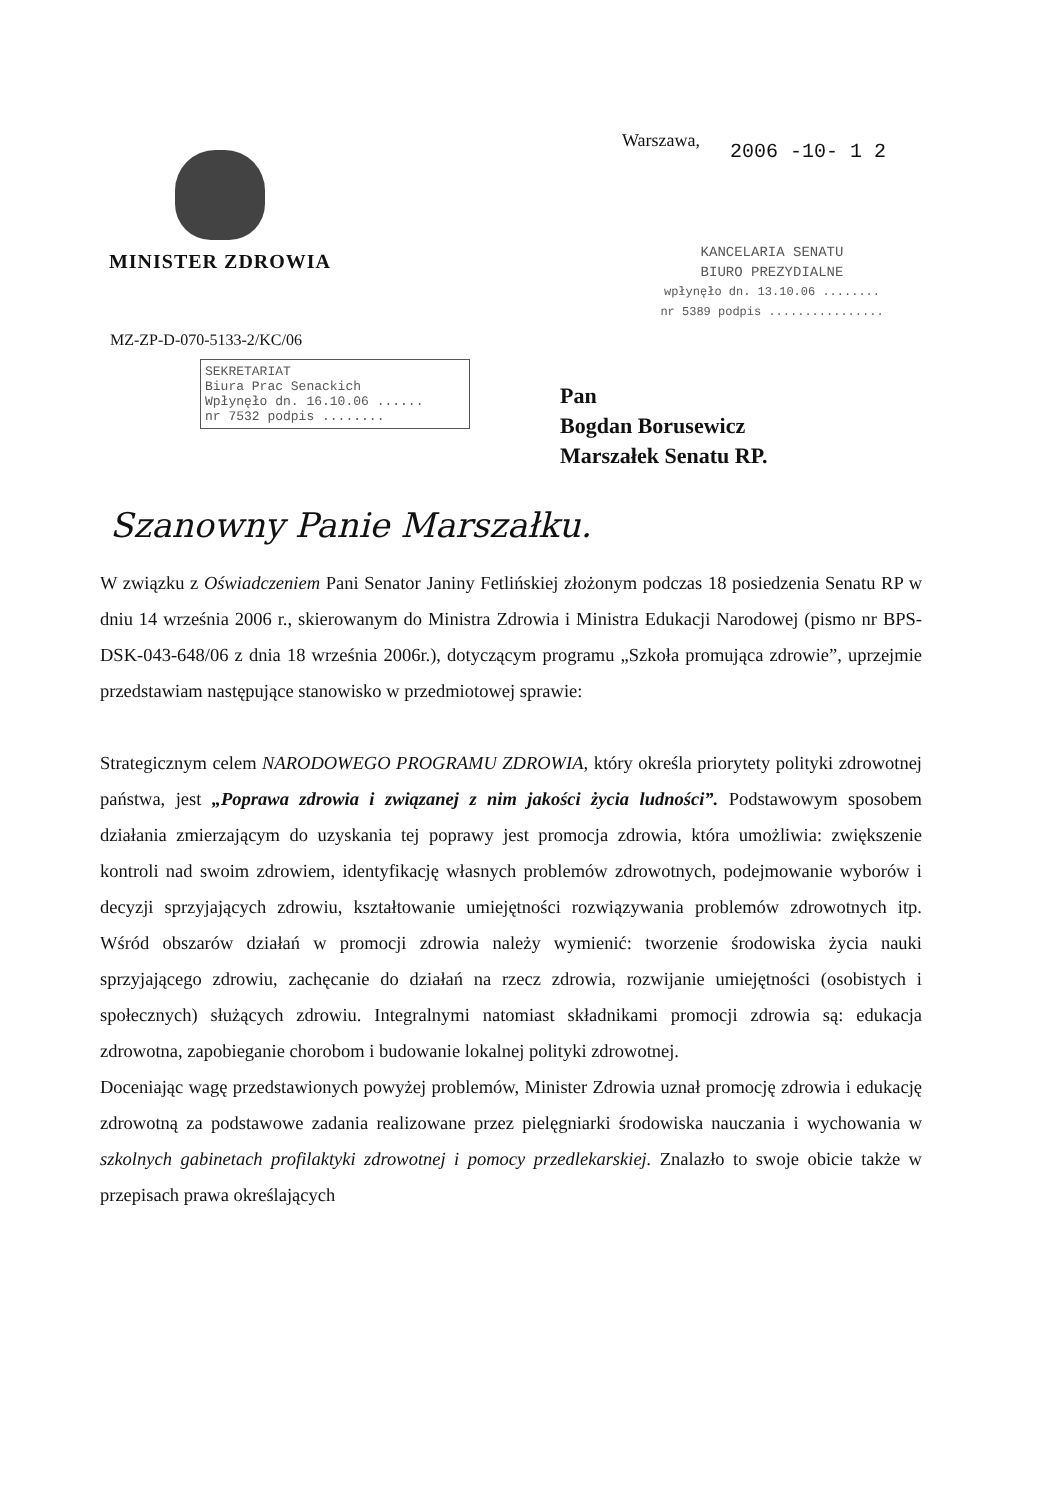MINISTER ZDROWIA Warszawa, 2006 -10- 1 2
KANCELARIA SENATU
BIURO PREZYDIALNE
wpłynęło dn. 13.10.06 ........
nr 5389 podpis ................
MZ-ZP-D-070-5133-2/KC/06
SEKRETARIAT
Biura Prac Senackich
Wpłynęło dn. 16.10.06 ......
nr 7532 podpis ........
Pan
Bogdan Borusewicz
Marszałek Senatu RP.
Szanowny Panie Marszałku.
W związku z Oświadczeniem Pani Senator Janiny Fetlińskiej złożonym podczas 18 posiedzenia Senatu RP w dniu 14 września 2006 r., skierowanym do Ministra Zdrowia i Ministra Edukacji Narodowej (pismo nr BPS-DSK-043-648/06 z dnia 18 września 2006r.), dotyczącym programu „Szkoła promująca zdrowie”, uprzejmie przedstawiam następujące stanowisko w przedmiotowej sprawie:
Strategicznym celem NARODOWEGO PROGRAMU ZDROWIA, który określa priorytety polityki zdrowotnej państwa, jest „Poprawa zdrowia i związanej z nim jakości życia ludności”. Podstawowym sposobem działania zmierzającym do uzyskania tej poprawy jest promocja zdrowia, która umożliwia: zwiększenie kontroli nad swoim zdrowiem, identyfikację własnych problemów zdrowotnych, podejmowanie wyborów i decyzji sprzyjających zdrowiu, kształtowanie umiejętności rozwiązywania problemów zdrowotnych itp. Wśród obszarów działań w promocji zdrowia należy wymienić: tworzenie środowiska życia nauki sprzyjającego zdrowiu, zachęcanie do działań na rzecz zdrowia, rozwijanie umiejętności (osobistych i społecznych) służących zdrowiu. Integralnymi natomiast składnikami promocji zdrowia są: edukacja zdrowotna, zapobieganie chorobom i budowanie lokalnej polityki zdrowotnej.
Doceniając wagę przedstawionych powyżej problemów, Minister Zdrowia uznał promocję zdrowia i edukację zdrowotną za podstawowe zadania realizowane przez pielęgniarki środowiska nauczania i wychowania w szkolnych gabinetach profilaktyki zdrowotnej i pomocy przedlekarskiej. Znalazło to swoje obicie także w przepisach prawa określających